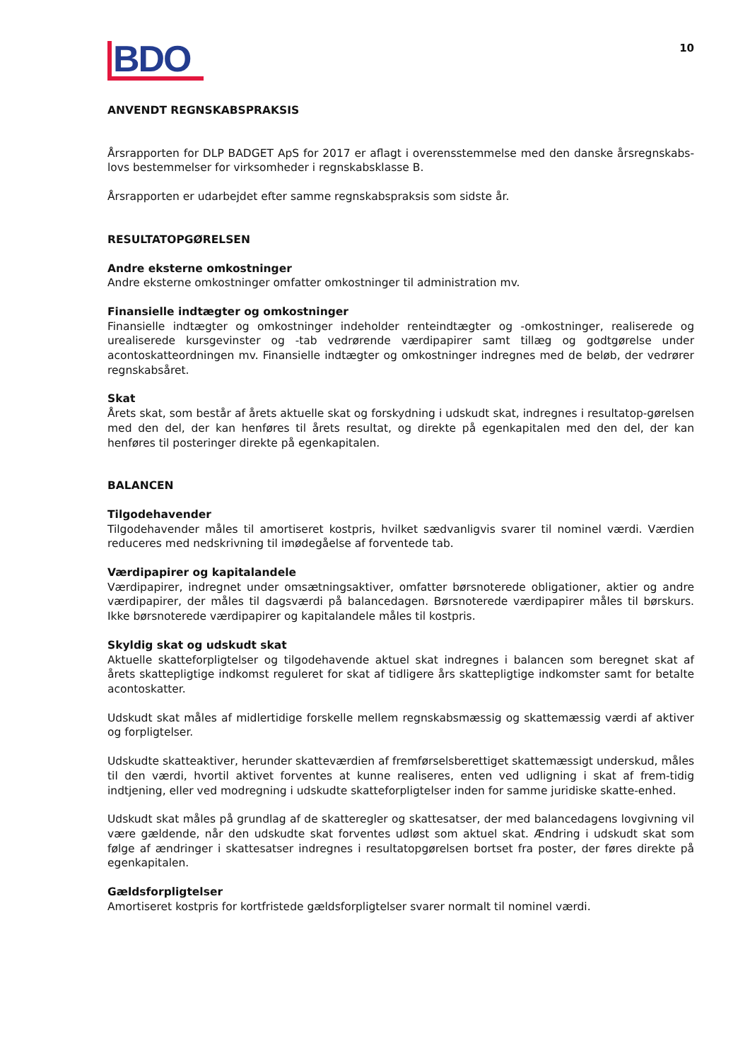BDO
10
ANVENDT REGNSKABSPRAKSIS
Årsrapporten for DLP BADGET ApS for 2017 er aflagt i overensstemmelse med den danske årsregnskabs-lovs bestemmelser for virksomheder i regnskabsklasse B.
Årsrapporten er udarbejdet efter samme regnskabspraksis som sidste år.
RESULTATOPGØRELSEN
Andre eksterne omkostninger
Andre eksterne omkostninger omfatter omkostninger til administration mv.
Finansielle indtægter og omkostninger
Finansielle indtægter og omkostninger indeholder renteindtægter og -omkostninger, realiserede og urealiserede kursgevinster og -tab vedrørende værdipapirer samt tillæg og godtgørelse under acontoskatteordningen mv. Finansielle indtægter og omkostninger indregnes med de beløb, der vedrører regnskabsåret.
Skat
Årets skat, som består af årets aktuelle skat og forskydning i udskudt skat, indregnes i resultatop-gørelsen med den del, der kan henføres til årets resultat, og direkte på egenkapitalen med den del, der kan henføres til posteringer direkte på egenkapitalen.
BALANCEN
Tilgodehavender
Tilgodehavender måles til amortiseret kostpris, hvilket sædvanligvis svarer til nominel værdi. Værdien reduceres med nedskrivning til imødegåelse af forventede tab.
Værdipapirer og kapitalandele
Værdipapirer, indregnet under omsætningsaktiver, omfatter børsnoterede obligationer, aktier og andre værdipapirer, der måles til dagsværdi på balancedagen. Børsnoterede værdipapirer måles til børskurs. Ikke børsnoterede værdipapirer og kapitalandele måles til kostpris.
Skyldig skat og udskudt skat
Aktuelle skatteforpligtelser og tilgodehavende aktuel skat indregnes i balancen som beregnet skat af årets skattepligtige indkomst reguleret for skat af tidligere års skattepligtige indkomster samt for betalte acontoskatter.
Udskudt skat måles af midlertidige forskelle mellem regnskabsmæssig og skattemæssig værdi af aktiver og forpligtelser.
Udskudte skatteaktiver, herunder skatteværdien af fremførselsberettiget skattemæssigt underskud, måles til den værdi, hvortil aktivet forventes at kunne realiseres, enten ved udligning i skat af frem-tidig indtjening, eller ved modregning i udskudte skatteforpligtelser inden for samme juridiske skatte-enhed.
Udskudt skat måles på grundlag af de skatteregler og skattesatser, der med balancedagens lovgivning vil være gældende, når den udskudte skat forventes udløst som aktuel skat. Ændring i udskudt skat som følge af ændringer i skattesatser indregnes i resultatopgørelsen bortset fra poster, der føres direkte på egenkapitalen.
Gældsforpligtelser
Amortiseret kostpris for kortfristede gældsforpligtelser svarer normalt til nominel værdi.